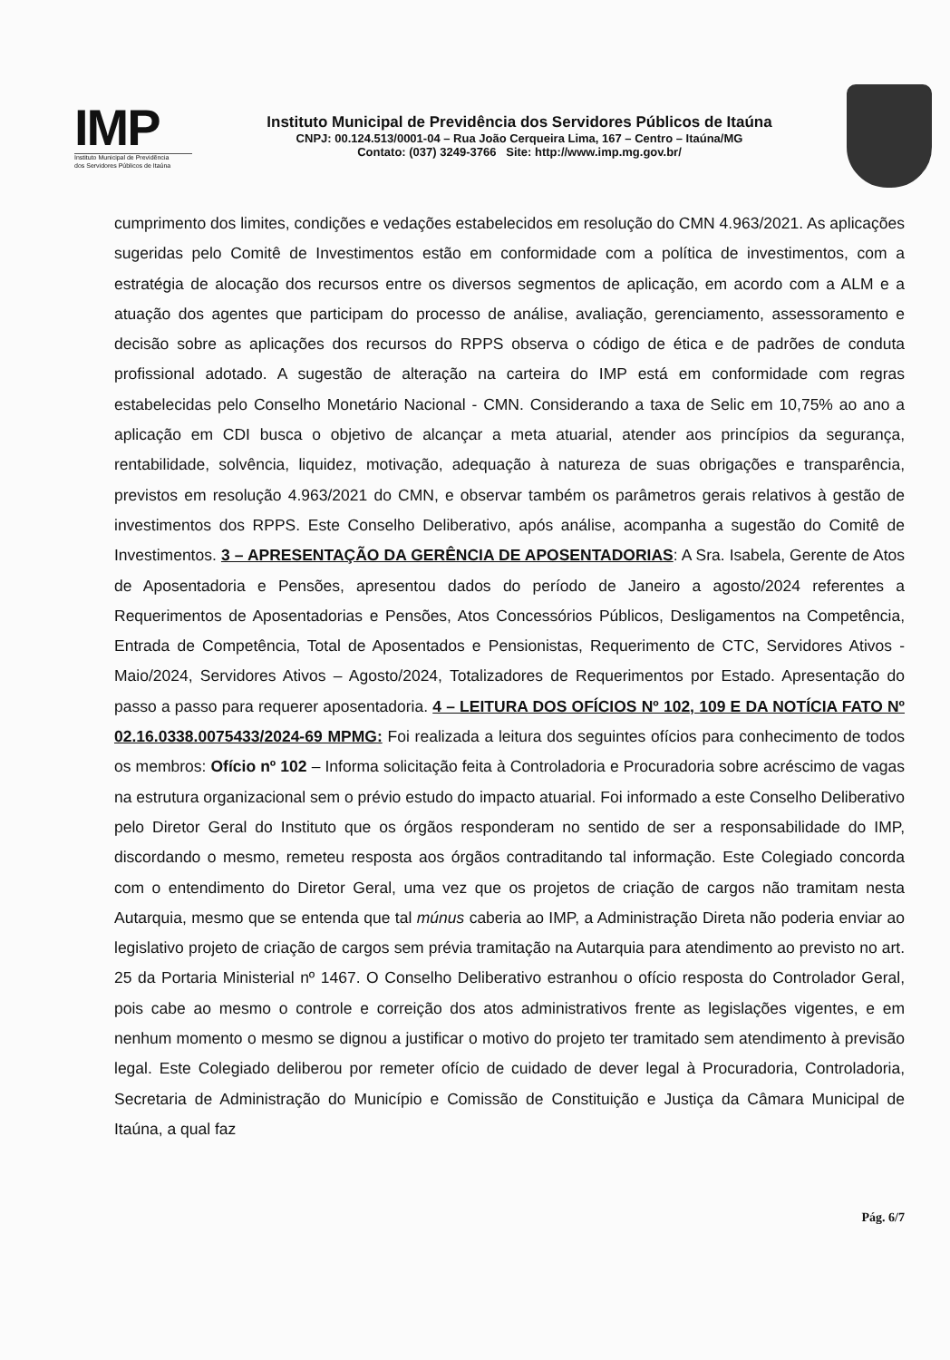IMP
Instituto Municipal de Previdência
dos Servidores Públicos de Itaúna
Instituto Municipal de Previdência dos Servidores Públicos de Itaúna
CNPJ: 00.124.513/0001-04 – Rua João Cerqueira Lima, 167 – Centro – Itaúna/MG
Contato: (037) 3249-3766 Site: http://www.imp.mg.gov.br/
cumprimento dos limites, condições e vedações estabelecidos em resolução do CMN 4.963/2021. As aplicações sugeridas pelo Comitê de Investimentos estão em conformidade com a política de investimentos, com a estratégia de alocação dos recursos entre os diversos segmentos de aplicação, em acordo com a ALM e a atuação dos agentes que participam do processo de análise, avaliação, gerenciamento, assessoramento e decisão sobre as aplicações dos recursos do RPPS observa o código de ética e de padrões de conduta profissional adotado. A sugestão de alteração na carteira do IMP está em conformidade com regras estabelecidas pelo Conselho Monetário Nacional - CMN. Considerando a taxa de Selic em 10,75% ao ano a aplicação em CDI busca o objetivo de alcançar a meta atuarial, atender aos princípios da segurança, rentabilidade, solvência, liquidez, motivação, adequação à natureza de suas obrigações e transparência, previstos em resolução 4.963/2021 do CMN, e observar também os parâmetros gerais relativos à gestão de investimentos dos RPPS. Este Conselho Deliberativo, após análise, acompanha a sugestão do Comitê de Investimentos. 3 – APRESENTAÇÃO DA GERÊNCIA DE APOSENTADORIAS: A Sra. Isabela, Gerente de Atos de Aposentadoria e Pensões, apresentou dados do período de Janeiro a agosto/2024 referentes a Requerimentos de Aposentadorias e Pensões, Atos Concessórios Públicos, Desligamentos na Competência, Entrada de Competência, Total de Aposentados e Pensionistas, Requerimento de CTC, Servidores Ativos - Maio/2024, Servidores Ativos – Agosto/2024, Totalizadores de Requerimentos por Estado. Apresentação do passo a passo para requerer aposentadoria. 4 – LEITURA DOS OFÍCIOS Nº 102, 109 E DA NOTÍCIA FATO Nº 02.16.0338.0075433/2024-69 MPMG: Foi realizada a leitura dos seguintes ofícios para conhecimento de todos os membros: Ofício nº 102 – Informa solicitação feita à Controladoria e Procuradoria sobre acréscimo de vagas na estrutura organizacional sem o prévio estudo do impacto atuarial. Foi informado a este Conselho Deliberativo pelo Diretor Geral do Instituto que os órgãos responderam no sentido de ser a responsabilidade do IMP, discordando o mesmo, remeteu resposta aos órgãos contraditando tal informação. Este Colegiado concorda com o entendimento do Diretor Geral, uma vez que os projetos de criação de cargos não tramitam nesta Autarquia, mesmo que se entenda que tal múnus caberia ao IMP, a Administração Direta não poderia enviar ao legislativo projeto de criação de cargos sem prévia tramitação na Autarquia para atendimento ao previsto no art. 25 da Portaria Ministerial nº 1467. O Conselho Deliberativo estranhou o ofício resposta do Controlador Geral, pois cabe ao mesmo o controle e correição dos atos administrativos frente as legislações vigentes, e em nenhum momento o mesmo se dignou a justificar o motivo do projeto ter tramitado sem atendimento à previsão legal. Este Colegiado deliberou por remeter ofício de cuidado de dever legal à Procuradoria, Controladoria, Secretaria de Administração do Município e Comissão de Constituição e Justiça da Câmara Municipal de Itaúna, a qual faz
Pág. 6/7